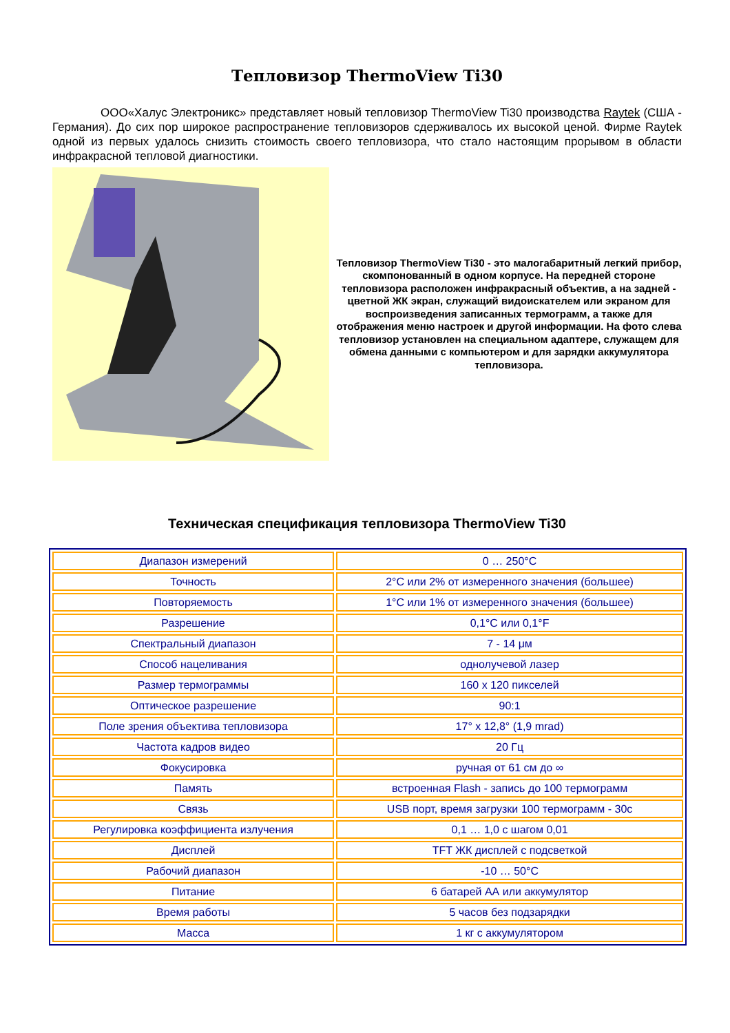Тепловизор ThermoView Ti30
ООО«Халус Электроникс» представляет новый тепловизор ThermoView Ti30 производства Raytek (США - Германия). До сих пор широкое распространение тепловизоров сдерживалось их высокой ценой. Фирме Raytek одной из первых удалось снизить стоимость своего тепловизора, что стало настоящим прорывом в области инфракрасной тепловой диагностики.
Тепловизор ThermoView Ti30 - это малогабаритный легкий прибор, скомпонованный в одном корпусе. На передней стороне тепловизора расположен инфракрасный объектив, а на задней - цветной ЖК экран, служащий видоискателем или экраном для воспроизведения записанных термограмм, а также для отображения меню настроек и другой информации. На фото слева тепловизор установлен на специальном адаптере, служащем для обмена данными с компьютером и для зарядки аккумулятора тепловизора.
Техническая спецификация тепловизора ThermoView Ti30
| Диапазон измерений | 0 … 250°С |
| Точность | 2°С или 2% от измеренного значения (большее) |
| Повторяемость | 1°С или 1% от измеренного значения (большее) |
| Разрешение | 0,1°С или 0,1°F |
| Спектральный диапазон | 7 - 14 μм |
| Способ нацеливания | однолучевой лазер |
| Размер термограммы | 160 x 120 пикселей |
| Оптическое разрешение | 90:1 |
| Поле зрения объектива тепловизора | 17° x 12,8° (1,9 mrad) |
| Частота кадров видео | 20 Гц |
| Фокусировка | ручная от 61 см до ∞ |
| Память | встроенная Flash - запись до 100 термограмм |
| Связь | USB порт, время загрузки 100 термограмм - 30с |
| Регулировка коэффициента излучения | 0,1 … 1,0 с шагом 0,01 |
| Дисплей | TFT ЖК дисплей с подсветкой |
| Рабочий диапазон | -10 … 50°С |
| Питание | 6 батарей АА или аккумулятор |
| Время работы | 5 часов без подзарядки |
| Масса | 1 кг с аккумулятором |